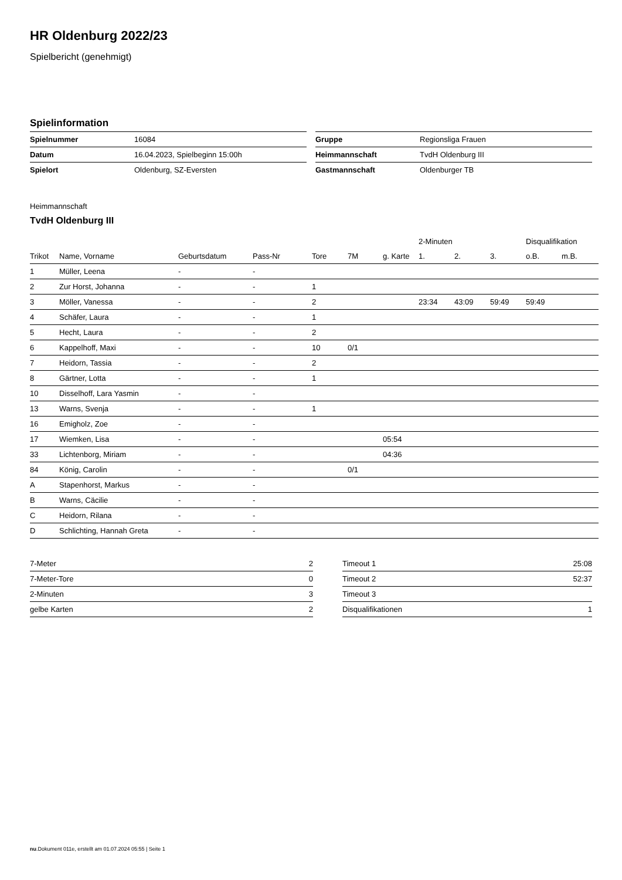HR Oldenburg 2022/23
Spielbericht (genehmigt)
Spielinformation
| Spielnummer | 16084 |
| Datum | 16.04.2023, Spielbeginn 15:00h |
| Spielort | Oldenburg, SZ-Eversten |
| Gruppe | Regionsliga Frauen |
| Heimmannschaft | TvdH Oldenburg III |
| Gastmannschaft | Oldenburger TB |
Heimmannschaft
TvdH Oldenburg III
| | | | | | | | 2-Minuten | | | Disqualifikation | |
| --- | --- | --- | --- | --- | --- | --- | --- | --- | --- | --- | --- |
| Trikot | Name, Vorname | Geburtsdatum | Pass-Nr | Tore | 7M | g. Karte | 1. | 2. | 3. | o.B. | m.B. |
| 1 | Müller, Leena | - | - | | | | | | | | |
| 2 | Zur Horst, Johanna | - | - | 1 | | | | | | | |
| 3 | Möller, Vanessa | - | - | 2 | | | 23:34 | 43:09 | 59:49 | 59:49 | |
| 4 | Schäfer, Laura | - | - | 1 | | | | | | | |
| 5 | Hecht, Laura | - | - | 2 | | | | | | | |
| 6 | Kappelhoff, Maxi | - | - | 10 | 0/1 | | | | | | |
| 7 | Heidorn, Tassia | - | - | 2 | | | | | | | |
| 8 | Gärtner, Lotta | - | - | 1 | | | | | | | |
| 10 | Disselhoff, Lara Yasmin | - | - | | | | | | | | |
| 13 | Warns, Svenja | - | - | 1 | | | | | | | |
| 16 | Emigholz, Zoe | - | - | | | | | | | | |
| 17 | Wiemken, Lisa | - | - | | | 05:54 | | | | | |
| 33 | Lichtenborg, Miriam | - | - | | | 04:36 | | | | | |
| 84 | König, Carolin | - | - | | 0/1 | | | | | | |
| A | Stapenhorst, Markus | - | - | | | | | | | | |
| B | Warns, Cäcilie | - | - | | | | | | | | |
| C | Heidorn, Rilana | - | - | | | | | | | | |
| D | Schlichting, Hannah Greta | - | - | | | | | | | | |
| 7-Meter | 2 |
| 7-Meter-Tore | 0 |
| 2-Minuten | 3 |
| gelbe Karten | 2 |
| Timeout 1 | 25:08 |
| Timeout 2 | 52:37 |
| Timeout 3 | |
| Disqualifikationen | 1 |
nu.Dokument 011e, erstellt am 01.07.2024 05:55 | Seite 1